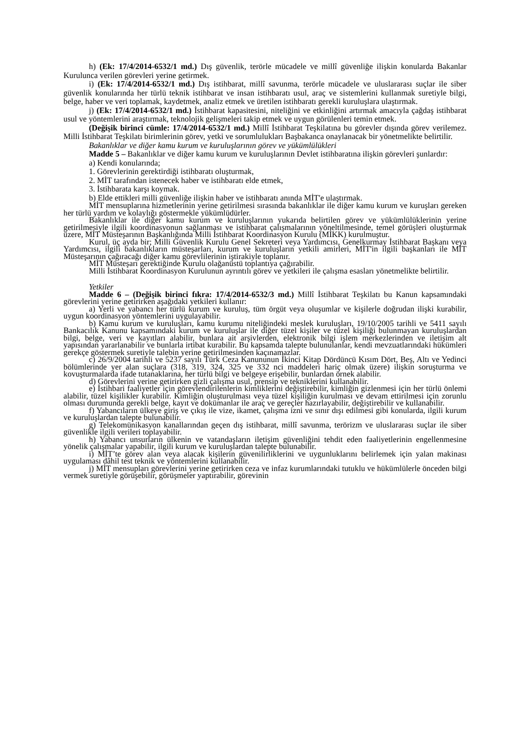h) (Ek: 17/4/2014-6532/1 md.) Dış güvenlik, terörle mücadele ve millî güvenliğe ilişkin konularda Bakanlar Kurulunca verilen görevleri yerine getirmek.
i) (Ek: 17/4/2014-6532/1 md.) Dış istihbarat, millî savunma, terörle mücadele ve uluslararası suçlar ile siber güvenlik konularında her türlü teknik istihbarat ve insan istihbaratı usul, araç ve sistemlerini kullanmak suretiyle bilgi, belge, haber ve veri toplamak, kaydetmek, analiz etmek ve üretilen istihbaratı gerekli kuruluşlara ulaştırmak.
j) (Ek: 17/4/2014-6532/1 md.) İstihbarat kapasitesini, niteliğini ve etkinliğini artırmak amacıyla çağdaş istihbarat usul ve yöntemlerini araştırmak, teknolojik gelişmeleri takip etmek ve uygun görülenleri temin etmek.
(Değişik birinci cümle: 17/4/2014-6532/1 md.) Millî İstihbarat Teşkilatına bu görevler dışında görev verilemez. Milli İstihbarat Teşkilatı birimlerinin görev, yetki ve sorumlulukları Başbakanca onaylanacak bir yönetmelikte belirtilir.
Bakanlıklar ve diğer kamu kurum ve kuruluşlarının görev ve yükümlülükleri
Madde 5 – Bakanlıklar ve diğer kamu kurum ve kuruluşlarının Devlet istihbaratına ilişkin görevleri şunlardır:
a) Kendi konularında;
1. Görevlerinin gerektirdiği istihbaratı oluşturmak,
2. MİT tarafından istenecek haber ve istihbaratı elde etmek,
3. İstihbarata karşı koymak.
b) Elde ettikleri milli güvenliğe ilişkin haber ve istihbaratı anında MİT'e ulaştırmak.
MİT mensuplarına hizmetlerinin yerine getirilmesi sırasında bakanlıklar ile diğer kamu kurum ve kuruşları gereken her türlü yardım ve kolaylığı göstermekle yükümlüdürler.
Bakanlıklar ile diğer kamu kurum ve kuruluşlarının yukarıda belirtilen görev ve yükümlülüklerinin yerine getirilmesiyle ilgili koordinasyonun sağlanması ve istihbarat çalışmalarının yöneltilmesinde, temel görüşleri oluşturmak üzere, MİT Müsteşarının Başkanlığında Milli İstihbarat Koordinasyon Kurulu (MİKK) kurulmuştur.
Kurul, üç ayda bir; Milli Güvenlik Kurulu Genel Sekreteri veya Yardımcısı, Genelkurmay İstihbarat Başkanı veya Yardımcısı, ilgili bakanlıkların müsteşarları, kurum ve kuruluşların yetkili amirleri, MİT'in ilgili başkanları ile MİT Müsteşarının çağıracağı diğer kamu görevlilerinin iştirakiyle toplanır.
MİT Müsteşarı gerektiğinde Kurulu olağanüstü toplantıya çağırabilir.
Milli İstihbarat Koordinasyon Kurulunun ayrıntılı görev ve yetkileri ile çalışma esasları yönetmelikte belirtilir.
Yetkiler
Madde 6 – (Değişik birinci fıkra: 17/4/2014-6532/3 md.) Millî İstihbarat Teşkilatı bu Kanun kapsamındaki görevlerini yerine getirirken aşağıdaki yetkileri kullanır:
a) Yerli ve yabancı her türlü kurum ve kuruluş, tüm örgüt veya oluşumlar ve kişilerle doğrudan ilişki kurabilir, uygun koordinasyon yöntemlerini uygulayabilir.
b) Kamu kurum ve kuruluşları, kamu kurumu niteliğindeki meslek kuruluşları, 19/10/2005 tarihli ve 5411 sayılı Bankacılık Kanunu kapsamındaki kurum ve kuruluşlar ile diğer tüzel kişiler ve tüzel kişiliği bulunmayan kuruluşlardan bilgi, belge, veri ve kayıtları alabilir, bunlara ait arşivlerden, elektronik bilgi işlem merkezlerinden ve iletişim alt yapısından yararlanabilir ve bunlarla irtibat kurabilir. Bu kapsamda talepte bulunulanlar, kendi mevzuatlarındaki hükümleri gerekçe göstermek suretiyle talebin yerine getirilmesinden kaçınamazlar.
c) 26/9/2004 tarihli ve 5237 sayılı Türk Ceza Kanununun İkinci Kitap Dördüncü Kısım Dört, Beş, Altı ve Yedinci bölümlerinde yer alan suçlara (318, 319, 324, 325 ve 332 nci maddeleri hariç olmak üzere) ilişkin soruşturma ve kovuşturmalarda ifade tutanaklarına, her türlü bilgi ve belgeye erişebilir, bunlardan örnek alabilir.
d) Görevlerini yerine getirirken gizli çalışma usul, prensip ve tekniklerini kullanabilir.
e) İstihbari faaliyetler için görevlendirilenlerin kimliklerini değiştirebilir, kimliğin gizlenmesi için her türlü önlemi alabilir, tüzel kişilikler kurabilir. Kimliğin oluşturulması veya tüzel kişiliğin kurulması ve devam ettirilmesi için zorunlu olması durumunda gerekli belge, kayıt ve dokümanlar ile araç ve gereçler hazırlayabilir, değiştirebilir ve kullanabilir.
f) Yabancıların ülkeye giriş ve çıkış ile vize, ikamet, çalışma izni ve sınır dışı edilmesi gibi konularda, ilgili kurum ve kuruluşlardan talepte bulunabilir.
g) Telekomünikasyon kanallarından geçen dış istihbarat, millî savunma, terörizm ve uluslararası suçlar ile siber güvenlikle ilgili verileri toplayabilir.
h) Yabancı unsurların ülkenin ve vatandaşların iletişim güvenliğini tehdit eden faaliyetlerinin engellenmesine yönelik çalışmalar yapabilir, ilgili kurum ve kuruluşlardan talepte bulunabilir.
i) MİT’te görev alan veya alacak kişilerin güvenilirliklerini ve uygunluklarını belirlemek için yalan makinası uygulaması dâhil test teknik ve yöntemlerini kullanabilir.
j) MİT mensupları görevlerini yerine getirirken ceza ve infaz kurumlarındaki tutuklu ve hükümlülerle önceden bilgi vermek suretiyle görüşebilir, görüşmeler yaptırabilir, görevinin